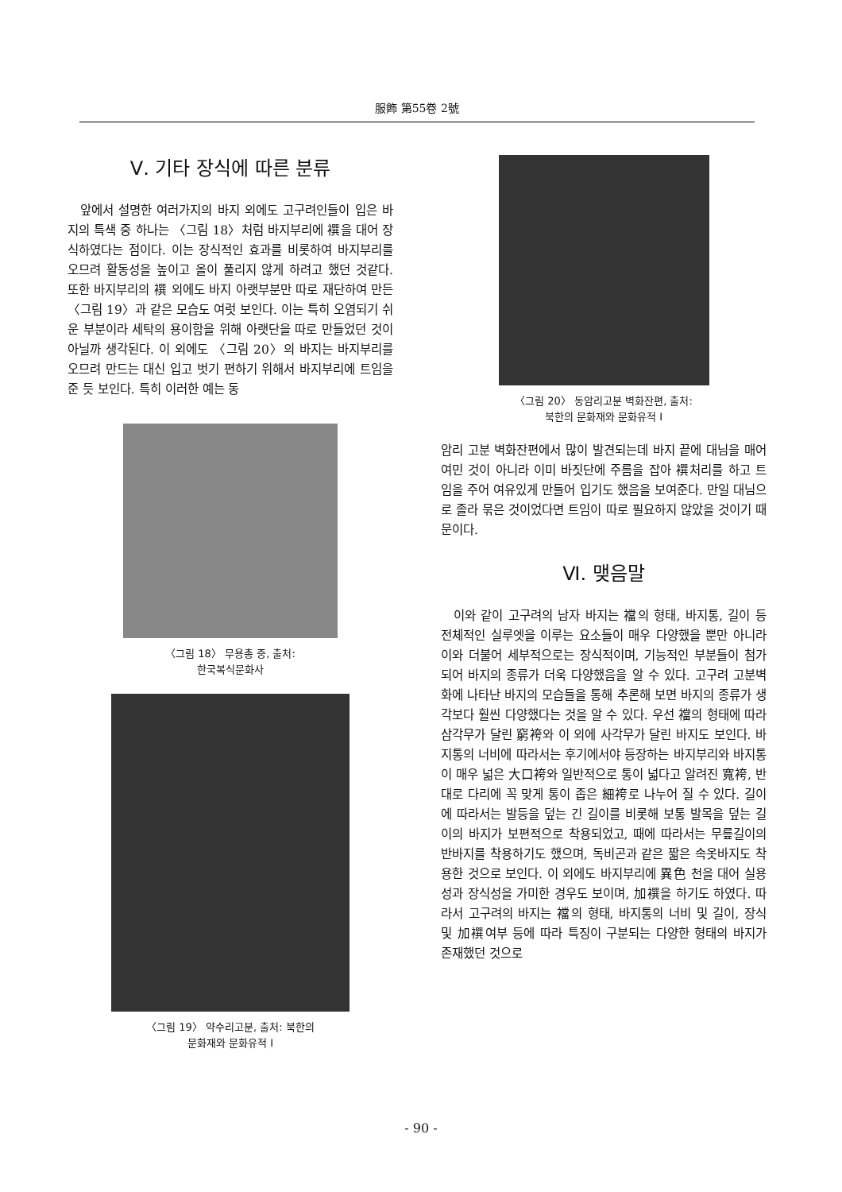服飾 第55卷 2號
Ⅴ. 기타 장식에 따른 분류
앞에서 설명한 여러가지의 바지 외에도 고구려인들이 입은 바지의 특색 중 하나는 〈그림 18〉처럼 바지부리에 襈을 대어 장식하였다는 점이다. 이는 장식적인 효과를 비롯하여 바지부리를 오므려 활동성을 높이고 올이 풀리지 않게 하려고 했던 것같다. 또한 바지부리의 襈 외에도 바지 아랫부분만 따로 재단하여 만든 〈그림 19〉과 같은 모습도 여럿 보인다. 이는 특히 오염되기 쉬운 부분이라 세탁의 용이함을 위해 아랫단을 따로 만들었던 것이 아닐까 생각된다. 이 외에도 〈그림 20〉의 바지는 바지부리를 오므려 만드는 대신 입고 벗기 편하기 위해서 바지부리에 트임을 준 듯 보인다. 특히 이러한 예는 동
〈그림 18〉 무용총 중, 출처:
한국복식문화사
〈그림 19〉 약수리고분, 출처: 북한의
문화재와 문화유적 I
〈그림 20〉 동암리고분 벽화잔편, 출처:
북한의 문화재와 문화유적 I
암리 고분 벽화잔편에서 많이 발견되는데 바지 끝에 대님을 매어 여민 것이 아니라 이미 바짓단에 주름을 잡아 襈처리를 하고 트임을 주어 여유있게 만들어 입기도 했음을 보여준다. 만일 대님으로 졸라 묶은 것이었다면 트임이 따로 필요하지 않았을 것이기 때문이다.
Ⅵ. 맺음말
이와 같이 고구려의 남자 바지는 襠의 형태, 바지통, 길이 등 전체적인 실루엣을 이루는 요소들이 매우 다양했을 뿐만 아니라 이와 더불어 세부적으로는 장식적이며, 기능적인 부분들이 첨가되어 바지의 종류가 더욱 다양했음을 알 수 있다. 고구려 고분벽화에 나타난 바지의 모습들을 통해 추론해 보면 바지의 종류가 생각보다 훨씬 다양했다는 것을 알 수 있다. 우선 襠의 형태에 따라 삼각무가 달린 窮袴와 이 외에 사각무가 달린 바지도 보인다. 바지통의 너비에 따라서는 후기에서야 등장하는 바지부리와 바지통이 매우 넓은 大口袴와 일반적으로 통이 넓다고 알려진 寬袴, 반대로 다리에 꼭 맞게 통이 좁은 細袴로 나누어 질 수 있다. 길이에 따라서는 발등을 덮는 긴 길이를 비롯해 보통 발목을 덮는 길이의 바지가 보편적으로 착용되었고, 때에 따라서는 무릎길이의 반바지를 착용하기도 했으며, 독비곤과 같은 짧은 속옷바지도 착용한 것으로 보인다. 이 외에도 바지부리에 異色 천을 대어 실용성과 장식성을 가미한 경우도 보이며, 加襈을 하기도 하였다. 따라서 고구려의 바지는 襠의 형태, 바지통의 너비 및 길이, 장식 및 加襈여부 등에 따라 특징이 구분되는 다양한 형태의 바지가 존재했던 것으로
- 90 -